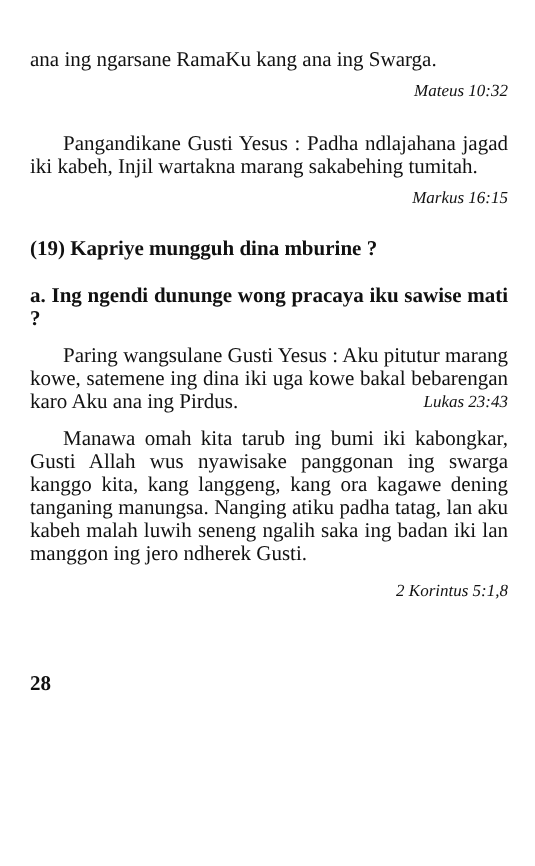ana ing ngarsane RamaKu kang ana ing Swarga.
Mateus 10:32
Pangandikane Gusti Yesus : Padha ndlajahana jagad iki kabeh, Injil wartakna marang sakabehing tumitah.
Markus 16:15
(19) Kapriye mungguh dina mburine ?
a. Ing ngendi dununge wong pracaya iku sawise mati ?
Paring wangsulane Gusti Yesus : Aku pitutur marang kowe, satemene ing dina iki uga kowe bakal bebarengan karo Aku ana ing Pirdus. Lukas 23:43
Manawa omah kita tarub ing bumi iki kabongkar, Gusti Allah wus nyawisake panggonan ing swarga kanggo kita, kang langgeng, kang ora kagawe dening tanganing manungsa. Nanging atiku padha tatag, lan aku kabeh malah luwih seneng ngalih saka ing badan iki lan manggon ing jero ndherek Gusti.
2 Korintus 5:1,8
28